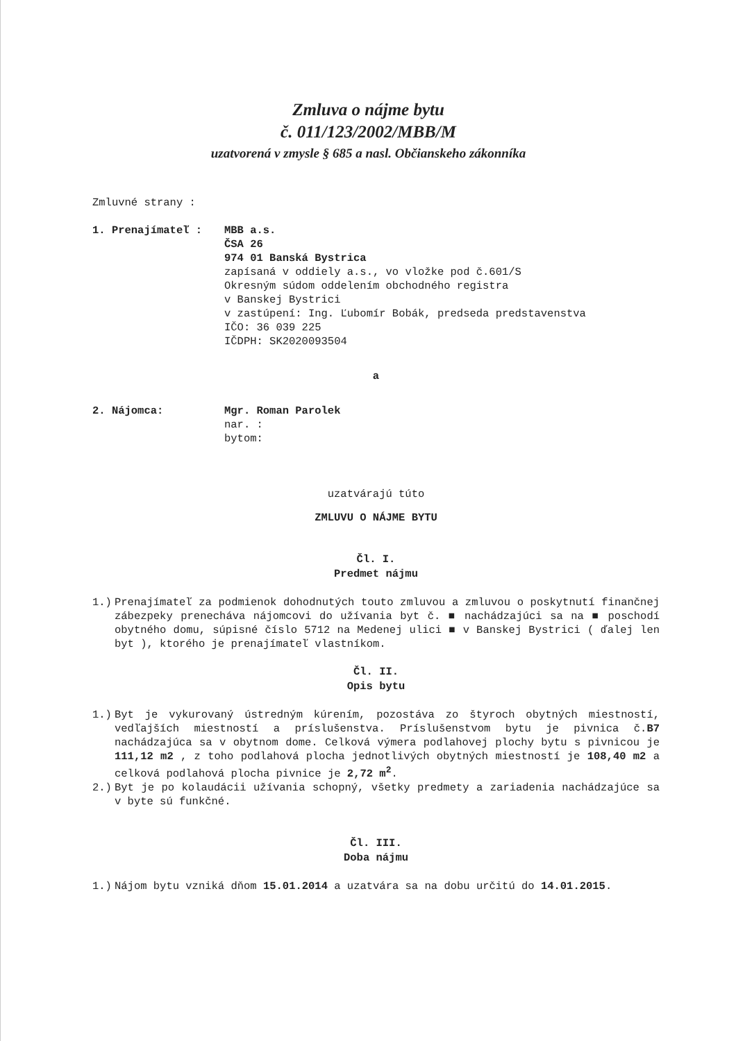Zmluva o nájme bytu
č. 011/123/2002/MBB/M
uzatvorená v zmysle § 685 a nasl. Občianskeho zákonníka
Zmluvné strany :
1. Prenajímateľ : MBB a.s.
ČSA 26
974 01 Banská Bystrica
zapísaná v oddiely a.s., vo vložke pod č.601/S
Okresným súdom oddelením obchodného registra
v Banskej Bystrici
v zastúpení: Ing. Ľubomír Bobák, predseda predstavenstva
IČO: 36 039 225
IČDPH: SK2020093504
a
2. Nájomca: Mgr. Roman Parolek
nar. :
bytom:
uzatvárajú túto
ZMLUVU O NÁJME BYTU
Čl. I.
Predmet nájmu
1.) Prenajímateľ za podmienok dohodnutých touto zmluvou a zmluvou o poskytnutí finančnej zábezpeky prenecháva nájomcovi do užívania byt č. ■ nachádzajúci sa na ■ poschodí obytného domu, súpisné číslo 5712 na Medenej ulici ■ v Banskej Bystrici ( ďalej len byt ), ktorého je prenajímateľ vlastníkom.
Čl. II.
Opis bytu
1.) Byt je vykurovaný ústredným kúrením, pozostáva zo štyroch obytných miestností, vedľajších miestností a príslušenstva. Príslušenstvom bytu je pivnica č.B7 nachádzajúca sa v obytnom dome. Celková výmera podlahovej plochy bytu s pivnicou je 111,12 m2 , z toho podlahová plocha jednotlivých obytných miestností je 108,40 m2 a celková podlahová plocha pivnice je 2,72 m<sup>2</sup>.
2.) Byt je po kolaudácii užívania schopný, všetky predmety a zariadenia nachádzajúce sa v byte sú funkčné.
Čl. III.
Doba nájmu
1.) Nájom bytu vzniká dňom 15.01.2014 a uzatvára sa na dobu určitú do 14.01.2015.